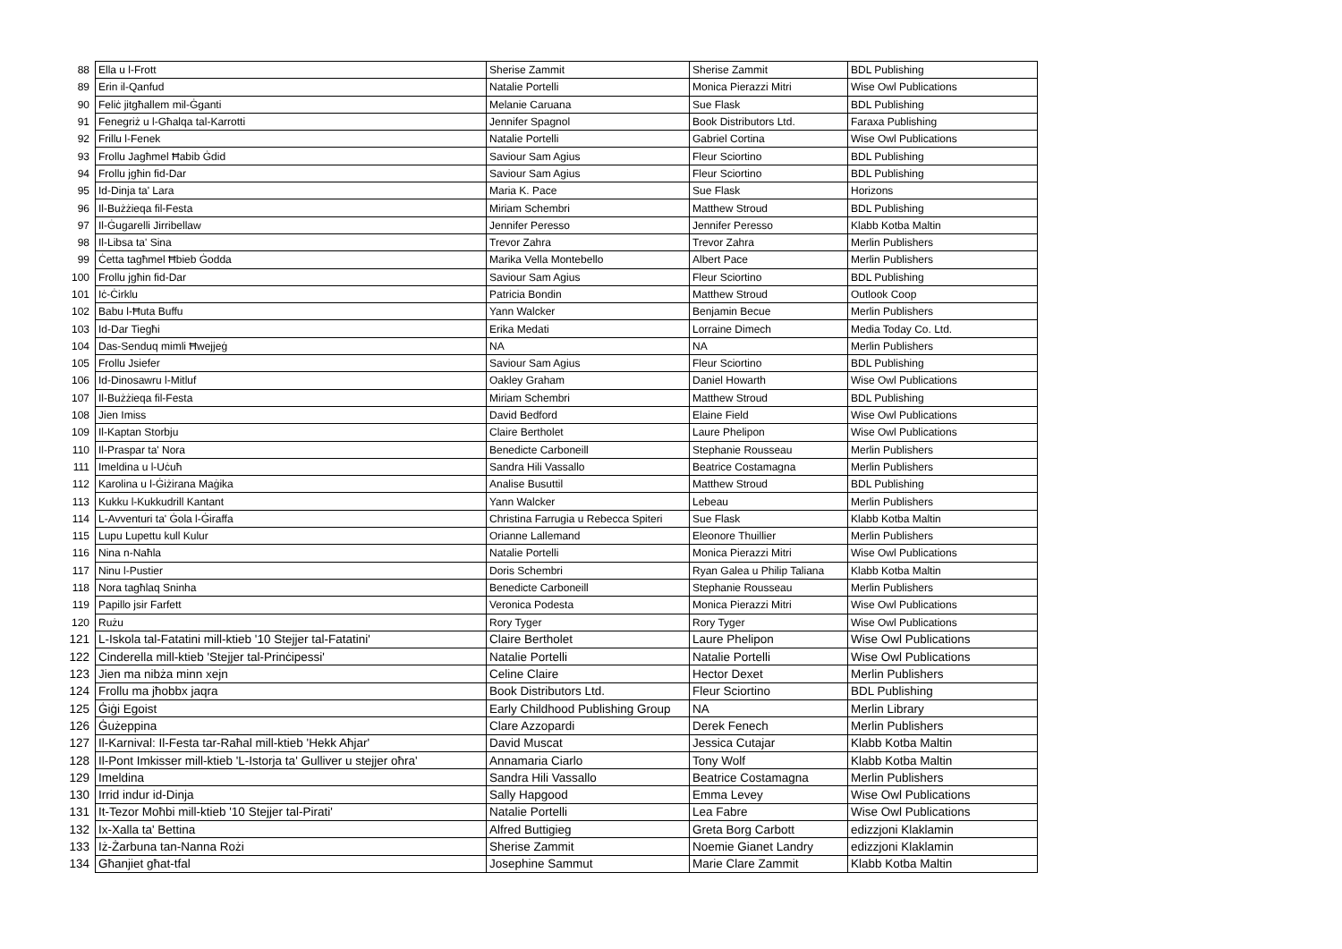| 88 | Ella u l-Frott | Sherise Zammit | Sherise Zammit | BDL Publishing |
| 89 | Erin il-Qanfud | Natalie Portelli | Monica Pierazzi Mitri | Wise Owl Publications |
| 90 | Feliċ jitgħallem mil-Ġganti | Melanie Caruana | Sue Flask | BDL Publishing |
| 91 | Fenegriż u l-Għalqa tal-Karrotti | Jennifer Spagnol | Book Distributors Ltd. | Faraxa Publishing |
| 92 | Frillu l-Fenek | Natalie Portelli | Gabriel Cortina | Wise Owl Publications |
| 93 | Frollu Jagħmel Ħabib Ġdid | Saviour Sam Agius | Fleur Sciortino | BDL Publishing |
| 94 | Frollu jgħin fid-Dar | Saviour Sam Agius | Fleur Sciortino | BDL Publishing |
| 95 | Id-Dinja ta' Lara | Maria K. Pace | Sue Flask | Horizons |
| 96 | Il-Bużżieqa fil-Festa | Miriam Schembri | Matthew Stroud | BDL Publishing |
| 97 | Il-Ġugarelli Jirribellaw | Jennifer Peresso | Jennifer Peresso | Klabb Kotba Maltin |
| 98 | Il-Libsa ta' Sina | Trevor Zahra | Trevor Zahra | Merlin Publishers |
| 99 | Ċetta tagħmel Ħbieb Ġodda | Marika Vella Montebello | Albert Pace | Merlin Publishers |
| 100 | Frollu jgħin fid-Dar | Saviour Sam Agius | Fleur Sciortino | BDL Publishing |
| 101 | Iċ-Ċirklu | Patricia Bondin | Matthew Stroud | Outlook Coop |
| 102 | Babu l-Ħuta Buffu | Yann Walcker | Benjamin Becue | Merlin Publishers |
| 103 | Id-Dar Tiegħi | Erika Medati | Lorraine Dimech | Media Today Co. Ltd. |
| 104 | Das-Senduq mimli Ħwejjeġ | NA | NA | Merlin Publishers |
| 105 | Frollu Jsiefer | Saviour Sam Agius | Fleur Sciortino | BDL Publishing |
| 106 | Id-Dinosawru l-Mitluf | Oakley Graham | Daniel Howarth | Wise Owl Publications |
| 107 | Il-Bużżieqa fil-Festa | Miriam Schembri | Matthew Stroud | BDL Publishing |
| 108 | Jien Imiss | David Bedford | Elaine Field | Wise Owl Publications |
| 109 | Il-Kaptan Storbju | Claire Bertholet | Laure Phelipon | Wise Owl Publications |
| 110 | Il-Praspar ta' Nora | Benedicte Carboneill | Stephanie Rousseau | Merlin Publishers |
| 111 | Imeldina u l-Uċuħ | Sandra Hili Vassallo | Beatrice Costamagna | Merlin Publishers |
| 112 | Karolina u l-Ġiżirana Maġika | Analise Busuttil | Matthew Stroud | BDL Publishing |
| 113 | Kukku l-Kukkudrill Kantant | Yann Walcker | Lebeau | Merlin Publishers |
| 114 | L-Avventuri ta' Ġola l-Ġiraffa | Christina Farrugia u Rebecca Spiteri | Sue Flask | Klabb Kotba Maltin |
| 115 | Lupu Lupettu kull Kulur | Orianne Lallemand | Eleonore Thuillier | Merlin Publishers |
| 116 | Nina n-Naħla | Natalie Portelli | Monica Pierazzi Mitri | Wise Owl Publications |
| 117 | Ninu l-Pustier | Doris Schembri | Ryan Galea u Philip Taliana | Klabb Kotba Maltin |
| 118 | Nora tagħlaq Sninha | Benedicte Carboneill | Stephanie Rousseau | Merlin Publishers |
| 119 | Papillo jsir Farfett | Veronica Podesta | Monica Pierazzi Mitri | Wise Owl Publications |
| 120 | Rużu | Rory Tyger | Rory Tyger | Wise Owl Publications |
| 121 | L-Iskola tal-Fatatini mill-ktieb '10 Stejjer tal-Fatatini' | Claire Bertholet | Laure Phelipon | Wise Owl Publications |
| 122 | Cinderella mill-ktieb 'Stejjer tal-Prinċipessi' | Natalie Portelli | Natalie Portelli | Wise Owl Publications |
| 123 | Jien ma nibża minn xejn | Celine Claire | Hector Dexet | Merlin Publishers |
| 124 | Frollu ma jħobbx jaqra | Book Distributors Ltd. | Fleur Sciortino | BDL Publishing |
| 125 | Ġiġi Egoist | Early Childhood Publishing Group | NA | Merlin Library |
| 126 | Ġużeppina | Clare Azzopardi | Derek Fenech | Merlin Publishers |
| 127 | Il-Karnival: Il-Festa tar-Raħal mill-ktieb 'Hekk Aħjar' | David Muscat | Jessica Cutajar | Klabb Kotba Maltin |
| 128 | Il-Pont Imkisser mill-ktieb 'L-Istorja ta' Gulliver u stejjer oħra' | Annamaria Ciarlo | Tony Wolf | Klabb Kotba Maltin |
| 129 | Imeldina | Sandra Hili Vassallo | Beatrice Costamagna | Merlin Publishers |
| 130 | Irrid indur id-Dinja | Sally Hapgood | Emma Levey | Wise Owl Publications |
| 131 | It-Tezor Moħbi mill-ktieb '10 Stejjer tal-Pirati' | Natalie Portelli | Lea Fabre | Wise Owl Publications |
| 132 | Ix-Xalla ta' Bettina | Alfred Buttigieg | Greta Borg Carbott | edizzjoni Klaklamin |
| 133 | Iż-Żarbuna tan-Nanna Rożi | Sherise Zammit | Noemie Gianet Landry | edizzjoni Klaklamin |
| 134 | Għanjiet għat-tfal | Josephine Sammut | Marie Clare Zammit | Klabb Kotba Maltin |